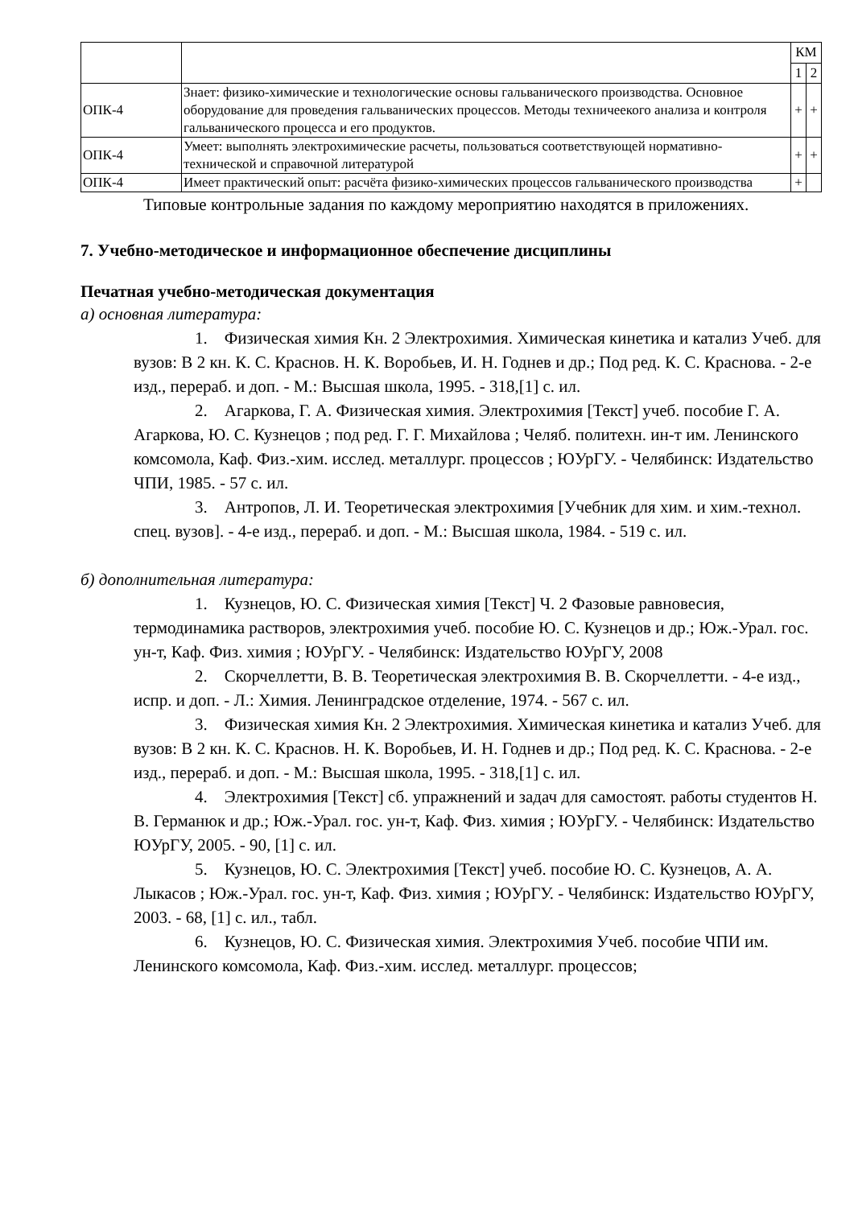| | | КМ | |
| --- | --- | --- | --- |
| | | 1 | 2 |
| ОПК-4 | Знает: физико-химические и технологические основы гальванического производства. Основное оборудование для проведения гальванических процессов. Методы техничеекого анализа и контроля гальванического процесса и его продуктов. | + | + |
| ОПК-4 | Умеет: выполнять электрохимические расчеты, пользоваться соответствующей нормативно-технической и справочной литературой | + | + |
| ОПК-4 | Имеет практический опыт: расчёта физико-химических процессов гальванического производства | + | |
Типовые контрольные задания по каждому мероприятию находятся в приложениях.
7. Учебно-методическое и информационное обеспечение дисциплины
Печатная учебно-методическая документация
а) основная литература:
1. Физическая химия Кн. 2 Электрохимия. Химическая кинетика и катализ Учеб. для вузов: В 2 кн. К. С. Краснов. Н. К. Воробьев, И. Н. Годнев и др.; Под ред. К. С. Краснова. - 2-е изд., перераб. и доп. - М.: Высшая школа, 1995. - 318,[1] с. ил.
2. Агаркова, Г. А. Физическая химия. Электрохимия [Текст] учеб. пособие Г. А. Агаркова, Ю. С. Кузнецов ; под ред. Г. Г. Михайлова ; Челяб. политехн. ин-т им. Ленинского комсомола, Каф. Физ.-хим. исслед. металлург. процессов ; ЮУрГУ. - Челябинск: Издательство ЧПИ, 1985. - 57 с. ил.
3. Антропов, Л. И. Теоретическая электрохимия [Учебник для хим. и хим.-технол. спец. вузов]. - 4-е изд., перераб. и доп. - М.: Высшая школа, 1984. - 519 с. ил.
б) дополнительная литература:
1. Кузнецов, Ю. С. Физическая химия [Текст] Ч. 2 Фазовые равновесия, термодинамика растворов, электрохимия учеб. пособие Ю. С. Кузнецов и др.; Юж.-Урал. гос. ун-т, Каф. Физ. химия ; ЮУрГУ. - Челябинск: Издательство ЮУрГУ, 2008
2. Скорчеллетти, В. В. Теоретическая электрохимия В. В. Скорчеллетти. - 4-е изд., испр. и доп. - Л.: Химия. Ленинградское отделение, 1974. - 567 с. ил.
3. Физическая химия Кн. 2 Электрохимия. Химическая кинетика и катализ Учеб. для вузов: В 2 кн. К. С. Краснов. Н. К. Воробьев, И. Н. Годнев и др.; Под ред. К. С. Краснова. - 2-е изд., перераб. и доп. - М.: Высшая школа, 1995. - 318,[1] с. ил.
4. Электрохимия [Текст] сб. упражнений и задач для самостоят. работы студентов Н. В. Германюк и др.; Юж.-Урал. гос. ун-т, Каф. Физ. химия ; ЮУрГУ. - Челябинск: Издательство ЮУрГУ, 2005. - 90, [1] с. ил.
5. Кузнецов, Ю. С. Электрохимия [Текст] учеб. пособие Ю. С. Кузнецов, А. А. Лыкасов ; Юж.-Урал. гос. ун-т, Каф. Физ. химия ; ЮУрГУ. - Челябинск: Издательство ЮУрГУ, 2003. - 68, [1] с. ил., табл.
6. Кузнецов, Ю. С. Физическая химия. Электрохимия Учеб. пособие ЧПИ им. Ленинского комсомола, Каф. Физ.-хим. исслед. металлург. процессов;